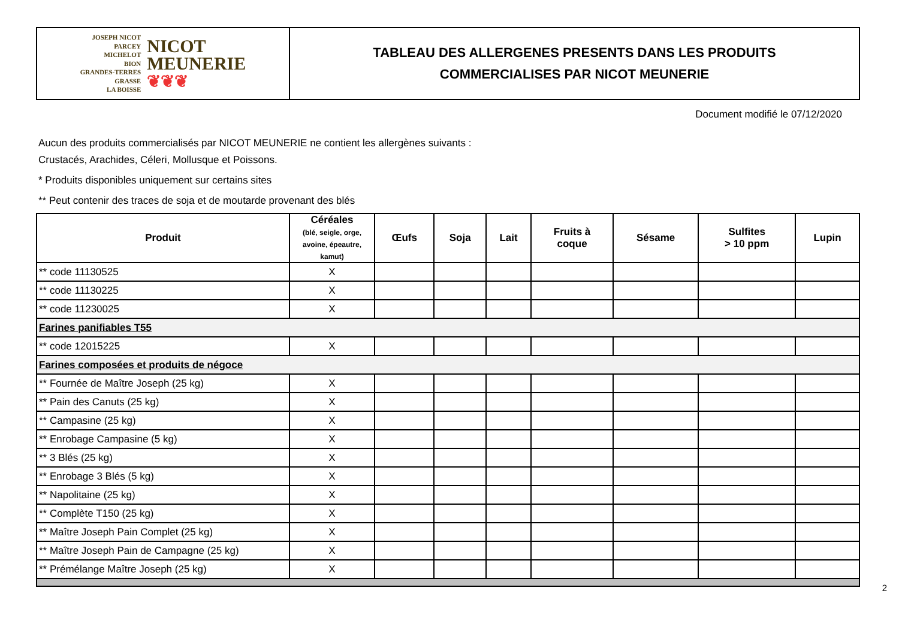JOSEPH NICOT
PARCEY
MICHELOT
BION
GRANDES-TERRES
GRASSE
LA BOISSE
NICOT
MEUNERIE
❦❦❦
TABLEAU DES ALLERGENES PRESENTS DANS LES PRODUITS
COMMERCIALISES PAR NICOT MEUNERIE
Document modifié le 07/12/2020
Aucun des produits commercialisés par NICOT MEUNERIE ne contient les allergènes suivants :
Crustacés, Arachides, Céleri, Mollusque et Poissons.
* Produits disponibles uniquement sur certains sites
** Peut contenir des traces de soja et de moutarde provenant des blés
| Produit | Céréales (blé, seigle, orge, avoine, épeautre, kamut) | Œufs | Soja | Lait | Fruits à coque | Sésame | Sulfites > 10 ppm | Lupin |
| --- | --- | --- | --- | --- | --- | --- | --- | --- |
| ** code 11130525 | X | | | | | | | |
| ** code 11130225 | X | | | | | | | |
| ** code 11230025 | X | | | | | | | |
| Farines panifiables T55 | | | | | | | | |
| ** code 12015225 | X | | | | | | | |
| Farines composées et produits de négoce | | | | | | | | |
| ** Fournée de Maître Joseph (25 kg) | X | | | | | | | |
| ** Pain des Canuts (25 kg) | X | | | | | | | |
| ** Campasine (25 kg) | X | | | | | | | |
| ** Enrobage Campasine (5 kg) | X | | | | | | | |
| ** 3 Blés (25 kg) | X | | | | | | | |
| ** Enrobage 3 Blés (5 kg) | X | | | | | | | |
| ** Napolitaine (25 kg) | X | | | | | | | |
| ** Complète T150 (25 kg) | X | | | | | | | |
| ** Maître Joseph Pain Complet (25 kg) | X | | | | | | | |
| ** Maître Joseph Pain de Campagne (25 kg) | X | | | | | | | |
| ** Prémélange Maître Joseph (25 kg) | X | | | | | | | |
2